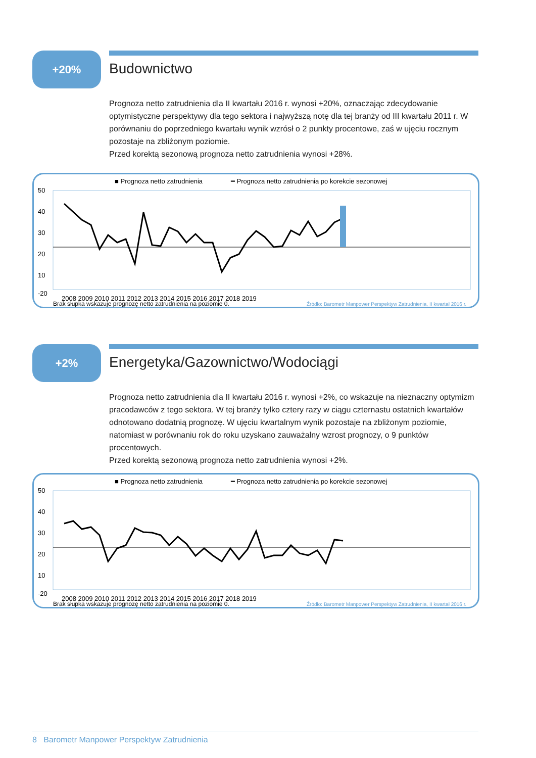+20%
Budownictwo
Prognoza netto zatrudnienia dla II kwartału 2016 r. wynosi +20%, oznaczając zdecydowanie optymistyczne perspektywy dla tego sektora i najwyższą notę dla tej branży od III kwartału 2011 r. W porównaniu do poprzedniego kwartału wynik wzrósł o 2 punkty procentowe, zaś w ujęciu rocznym pozostaje na zbliżonym poziomie.
Przed korektą sezonową prognoza netto zatrudnienia wynosi +28%.
■ Prognoza netto zatrudnienia
━ Prognoza netto zatrudnienia po korekcie sezonowej
50
40
30
20
10
-20
2008 2009 2010 2011 2012 2013 2014 2015 2016 2017 2018 2019
Brak słupka wskazuje prognozę netto zatrudnienia na poziomie 0.
Źródło: Barometr Manpower Perspektyw Zatrudnienia, II kwartał 2016 r.
+2%
Energetyka/Gazownictwo/Wodociągi
Prognoza netto zatrudnienia dla II kwartału 2016 r. wynosi +2%, co wskazuje na nieznaczny optymizm pracodawców z tego sektora. W tej branży tylko cztery razy w ciągu czternastu ostatnich kwartałów odnotowano dodatnią prognozę. W ujęciu kwartalnym wynik pozostaje na zbliżonym poziomie, natomiast w porównaniu rok do roku uzyskano zauważalny wzrost prognozy, o 9 punktów procentowych.
Przed korektą sezonową prognoza netto zatrudnienia wynosi +2%.
■ Prognoza netto zatrudnienia
━ Prognoza netto zatrudnienia po korekcie sezonowej
50
40
30
20
10
-20
2008 2009 2010 2011 2012 2013 2014 2015 2016 2017 2018 2019
Brak słupka wskazuje prognozę netto zatrudnienia na poziomie 0.
Źródło: Barometr Manpower Perspektyw Zatrudnienia, II kwartał 2016 r.
8 Barometr Manpower Perspektyw Zatrudnienia